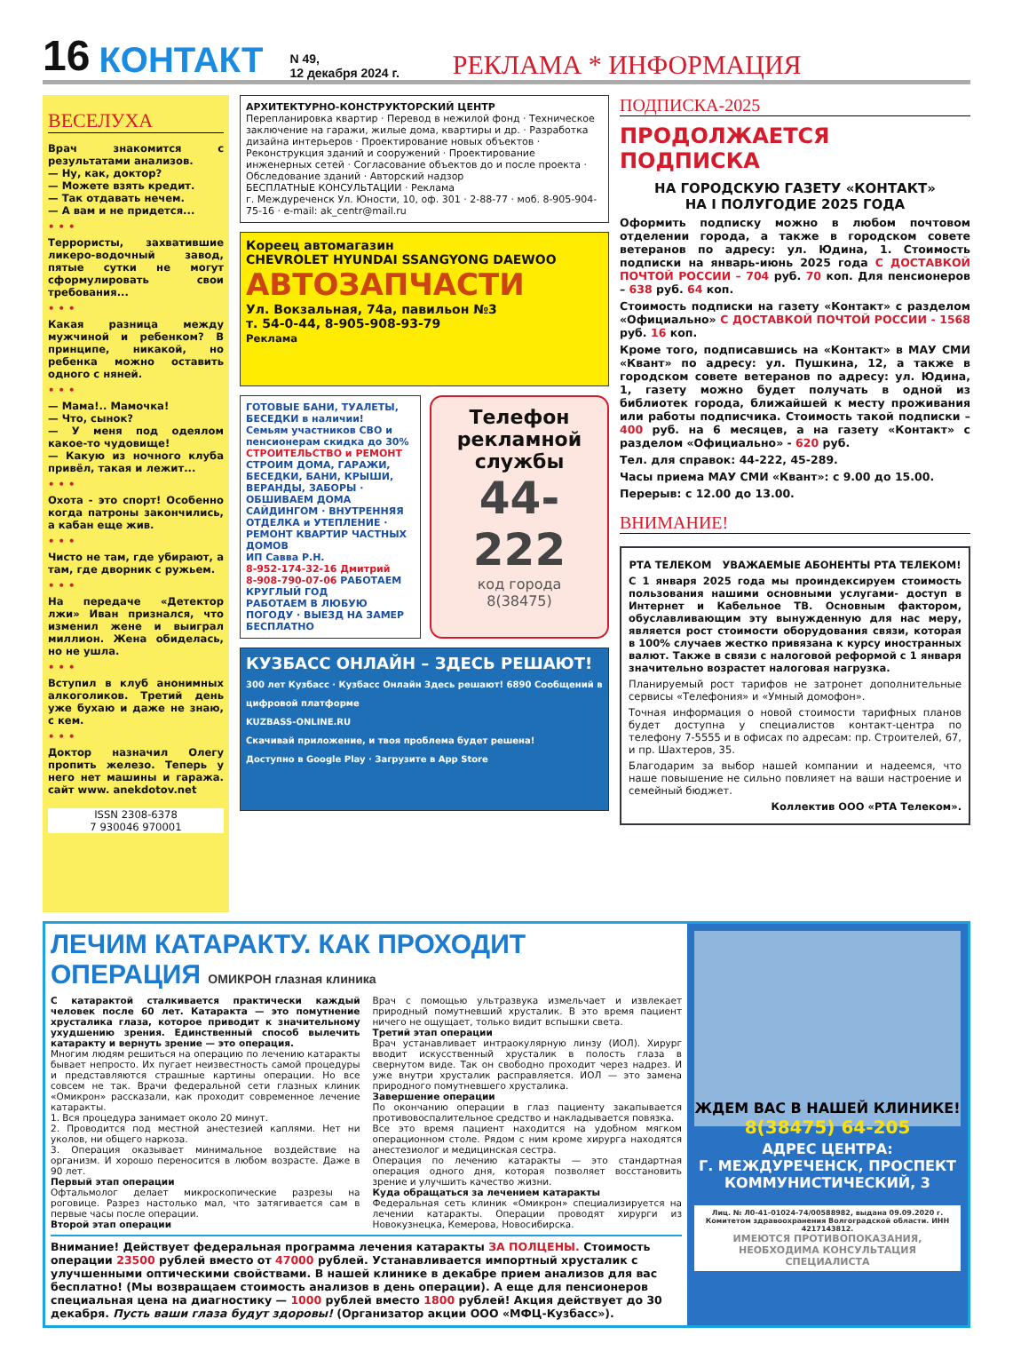16 КОНТАКТ N 49,
12 декабря 2024 г. РЕКЛАМА * ИНФОРМАЦИЯ
ВЕСЕЛУХА
Врач знакомится с результатами анализов.
— Ну, как, доктор?
— Можете взять кредит.
— Так отдавать нечем.
— А вам и не придется...
• • •
Террористы, захватившие ликеро-водочный завод, пятые сутки не могут сформулировать свои требования...
• • •
Какая разница между мужчиной и ребенком? В принципе, никакой, но ребенка можно оставить одного с няней.
• • •
— Мама!.. Мамочка!
— Что, сынок?
— У меня под одеялом какое-то чудовище!
— Какую из ночного клуба привёл, такая и лежит...
• • •
Охота - это спорт! Особенно когда патроны закончились, а кабан еще жив.
• • •
Чисто не там, где убирают, а там, где дворник с ружьем.
• • •
На передаче «Детектор лжи» Иван признался, что изменил жене и выиграл миллион. Жена обиделась, но не ушла.
• • •
Вступил в клуб анонимных алкоголиков. Третий день уже бухаю и даже не знаю, с кем.
• • •
Доктор назначил Олегу пропить железо. Теперь у него нет машины и гаража. сайт www. anekdotov.net
ISSN 2308-6378
7 930046 970001
АРХИТЕКТУРНО-КОНСТРУКТОРСКИЙ ЦЕНТР
Перепланировка квартир · Перевод в нежилой фонд · Техническое заключение на гаражи, жилые дома, квартиры и др. · Разработка дизайна интерьеров · Проектирование новых объектов · Реконструкция зданий и сооружений · Проектирование инженерных сетей · Согласование объектов до и после проекта · Обследование зданий · Авторский надзор
БЕСПЛАТНЫЕ КОНСУЛЬТАЦИИ · Реклама
г. Междуреченск Ул. Юности, 10, оф. 301 · 2-88-77 · моб. 8-905-904-75-16 · e-mail: ak_centr@mail.ru
Кореец автомагазин
CHEVROLET HYUNDAI SSANGYONG DAEWOO
АВТОЗАПЧАСТИ
Ул. Вокзальная, 74а, павильон №3
т. 54-0-44, 8-905-908-93-79
Реклама
ГОТОВЫЕ БАНИ, ТУАЛЕТЫ, БЕСЕДКИ в наличии!
Семьям участников СВО и пенсионерам скидка до 30%
СТРОИТЕЛЬСТВО и РЕМОНТ
СТРОИМ ДОМА, ГАРАЖИ, БЕСЕДКИ, БАНИ, КРЫШИ, ВЕРАНДЫ, ЗАБОРЫ · ОБШИВАЕМ ДОМА САЙДИНГОМ · ВНУТРЕННЯЯ ОТДЕЛКА и УТЕПЛЕНИЕ · РЕМОНТ КВАРТИР ЧАСТНЫХ ДОМОВ
ИП Савва Р.Н.
8-952-174-32-16 Дмитрий
8-908-790-07-06 РАБОТАЕМ КРУГЛЫЙ ГОД
РАБОТАЕМ В ЛЮБУЮ ПОГОДУ · ВЫЕЗД НА ЗАМЕР БЕСПЛАТНО
Телефон рекламной службы
44-222
код города
8(38475)
КУЗБАСС ОНЛАЙН – ЗДЕСЬ РЕШАЮТ!
300 лет Кузбасс · Кузбасс Онлайн Здесь решают! 6890 Сообщений в цифровой платформе
KUZBASS-ONLINE.RU
Скачивай приложение, и твоя проблема будет решена!
Доступно в Google Play · Загрузите в App Store
ПОДПИСКА-2025
ПРОДОЛЖАЕТСЯ ПОДПИСКА
НА ГОРОДСКУЮ ГАЗЕТУ «КОНТАКТ»
НА I ПОЛУГОДИЕ 2025 ГОДА
Оформить подписку можно в любом почтовом отделении города, а также в городском совете ветеранов по адресу: ул. Юдина, 1. Стоимость подписки на январь-июнь 2025 года С ДОСТАВКОЙ ПОЧТОЙ РОССИИ – 704 руб. 70 коп. Для пенсионеров – 638 руб. 64 коп.
Стоимость подписки на газету «Контакт» с разделом «Официально» С ДОСТАВКОЙ ПОЧТОЙ РОССИИ - 1568 руб. 16 коп.
Кроме того, подписавшись на «Контакт» в МАУ СМИ «Квант» по адресу: ул. Пушкина, 12, а также в городском совете ветеранов по адресу: ул. Юдина, 1, газету можно будет получать в одной из библиотек города, ближайшей к месту проживания или работы подписчика. Стоимость такой подписки – 400 руб. на 6 месяцев, а на газету «Контакт» с разделом «Официально» - 620 руб.
Тел. для справок: 44-222, 45-289.
Часы приема МАУ СМИ «Квант»: с 9.00 до 15.00.
Перерыв: с 12.00 до 13.00.
ВНИМАНИЕ!
РТА ТЕЛЕКОМ УВАЖАЕМЫЕ АБОНЕНТЫ РТА ТЕЛЕКОМ!
С 1 января 2025 года мы проиндексируем стоимость пользования нашими основными услугами- доступ в Интернет и Кабельное ТВ. Основным фактором, обуславливающим эту вынужденную для нас меру, является рост стоимости оборудования связи, которая в 100% случаев жестко привязана к курсу иностранных валют. Также в связи с налоговой реформой с 1 января значительно возрастет налоговая нагрузка.
Планируемый рост тарифов не затронет дополнительные сервисы «Телефония» и «Умный домофон».
Точная информация о новой стоимости тарифных планов будет доступна у специалистов контакт-центра по телефону 7-5555 и в офисах по адресам: пр. Строителей, 67, и пр. Шахтеров, 35.
Благодарим за выбор нашей компании и надеемся, что наше повышение не сильно повлияет на ваши настроение и семейный бюджет.
Коллектив ООО «РТА Телеком».
ЛЕЧИМ КАТАРАКТУ. КАК ПРОХОДИТ ОПЕРАЦИЯ ОМИКРОН глазная клиника
С катарактой сталкивается практически каждый человек после 60 лет. Катаракта — это помутнение хрусталика глаза, которое приводит к значительному ухудшению зрения. Единственный способ вылечить катаракту и вернуть зрение — это операция.
Многим людям решиться на операцию по лечению катаракты бывает непросто. Их пугает неизвестность самой процедуры и представляются страшные картины операции. Но все совсем не так. Врачи федеральной сети глазных клиник «Омикрон» рассказали, как проходит современное лечение катаракты.
1. Вся процедура занимает около 20 минут.
2. Проводится под местной анестезией каплями. Нет ни уколов, ни общего наркоза.
3. Операция оказывает минимальное воздействие на организм. И хорошо переносится в любом возрасте. Даже в 90 лет.
Первый этап операции
Офтальмолог делает микроскопические разрезы на роговице. Разрез настолько мал, что затягивается сам в первые часы после операции.
Второй этап операции
Врач с помощью ультразвука измельчает и извлекает природный помутневший хрусталик. В это время пациент ничего не ощущает, только видит вспышки света.
Третий этап операции
Врач устанавливает интраокулярную линзу (ИОЛ). Хирург вводит искусственный хрусталик в полость глаза в свернутом виде. Так он свободно проходит через надрез. И уже внутри хрусталик расправляется. ИОЛ — это замена природного помутневшего хрусталика.
Завершение операции
По окончанию операции в глаз пациенту закапывается противовоспалительное средство и накладывается повязка.
Все это время пациент находится на удобном мягком операционном столе. Рядом с ним кроме хирурга находятся анестезиолог и медицинская сестра.
Операция по лечению катаракты — это стандартная операция одного дня, которая позволяет восстановить зрение и улучшить качество жизни.
Куда обращаться за лечением катаракты
Федеральная сеть клиник «Омикрон» специализируется на лечении катаракты. Операции проводят хирурги из Новокузнецка, Кемерова, Новосибирска.
Внимание! Действует федеральная программа лечения катаракты ЗА ПОЛЦЕНЫ. Стоимость операции 23500 рублей вместо от 47000 рублей. Устанавливается импортный хрусталик с улучшенными оптическими свойствами. В нашей клинике в декабре прием анализов для вас бесплатно! (Мы возвращаем стоимость анализов в день операции). А еще для пенсионеров специальная цена на диагностику — 1000 рублей вместо 1800 рублей! Акция действует до 30 декабря. Пусть ваши глаза будут здоровы! (Организатор акции ООО «МФЦ-Кузбасс»).
ЖДЕМ ВАС В НАШЕЙ КЛИНИКЕ!
8(38475) 64-205
АДРЕС ЦЕНТРА:
Г. МЕЖДУРЕЧЕНСК, ПРОСПЕКТ КОММУНИСТИЧЕСКИЙ, 3
Лиц. № Л0-41-01024-74/00588982, выдана 09.09.2020 г. Комитетом здравоохранения Волгоградской области. ИНН 4217143812.
ИМЕЮТСЯ ПРОТИВОПОКАЗАНИЯ, НЕОБХОДИМА КОНСУЛЬТАЦИЯ СПЕЦИАЛИСТА